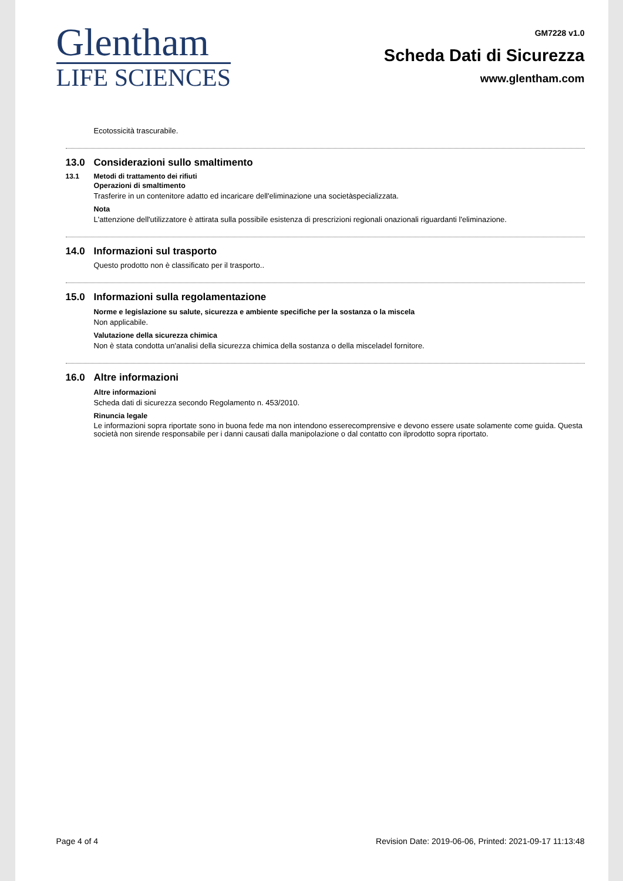Glentham
LIFE SCIENCES
GM7228 v1.0
Scheda Dati di Sicurezza
www.glentham.com
Ecotossicità trascurabile.
13.0 Considerazioni sullo smaltimento
13.1 Metodi di trattamento dei rifiuti
Operazioni di smaltimento
Trasferire in un contenitore adatto ed incaricare dell'eliminazione una societàspecializzata.
Nota
L'attenzione dell'utilizzatore è attirata sulla possibile esistenza di prescrizioni regionali onazionali riguardanti l'eliminazione.
14.0 Informazioni sul trasporto
Questo prodotto non è classificato per il trasporto..
15.0 Informazioni sulla regolamentazione
Norme e legislazione su salute, sicurezza e ambiente specifiche per la sostanza o la miscela
Non applicabile.
Valutazione della sicurezza chimica
Non è stata condotta un'analisi della sicurezza chimica della sostanza o della misceladel fornitore.
16.0 Altre informazioni
Altre informazioni
Scheda dati di sicurezza secondo Regolamento n. 453/2010.
Rinuncia legale
Le informazioni sopra riportate sono in buona fede ma non intendono esserecomprensive e devono essere usate solamente come guida. Questa società non sirende responsabile per i danni causati dalla manipolazione o dal contatto con ilprodotto sopra riportato.
Page 4 of 4 Revision Date: 2019-06-06, Printed: 2021-09-17 11:13:48